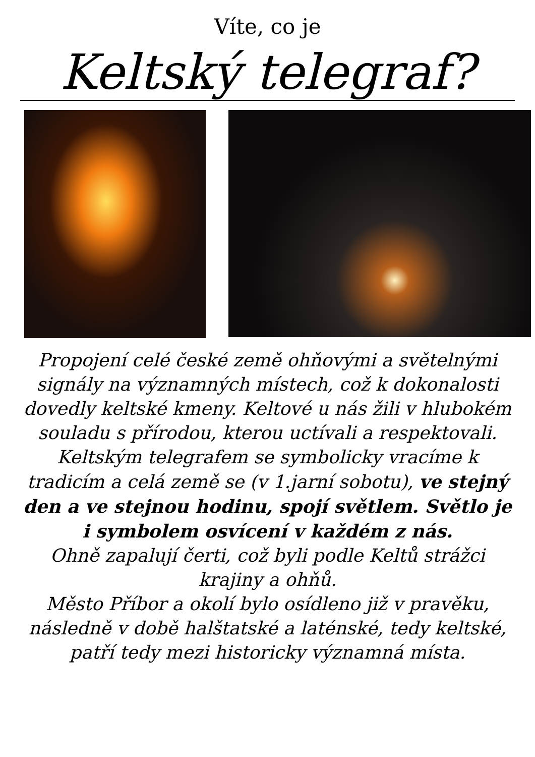Víte, co je
Keltský telegraf?
Propojení celé české země ohňovými a světelnými signály na významných místech, což k dokonalosti dovedly keltské kmeny. Keltové u nás žili v hlubokém souladu s přírodou, kterou uctívali a respektovali. Keltským telegrafem se symbolicky vracíme k tradicím a celá země se (v 1.jarní sobotu), ve stejný den a ve stejnou hodinu, spojí světlem. Světlo je i symbolem osvícení v každém z nás.
Ohně zapalují čerti, což byli podle Keltů strážci krajiny a ohňů.
Město Příbor a okolí bylo osídleno již v pravěku, následně v době halštatské a laténské, tedy keltské, patří tedy mezi historicky významná místa.